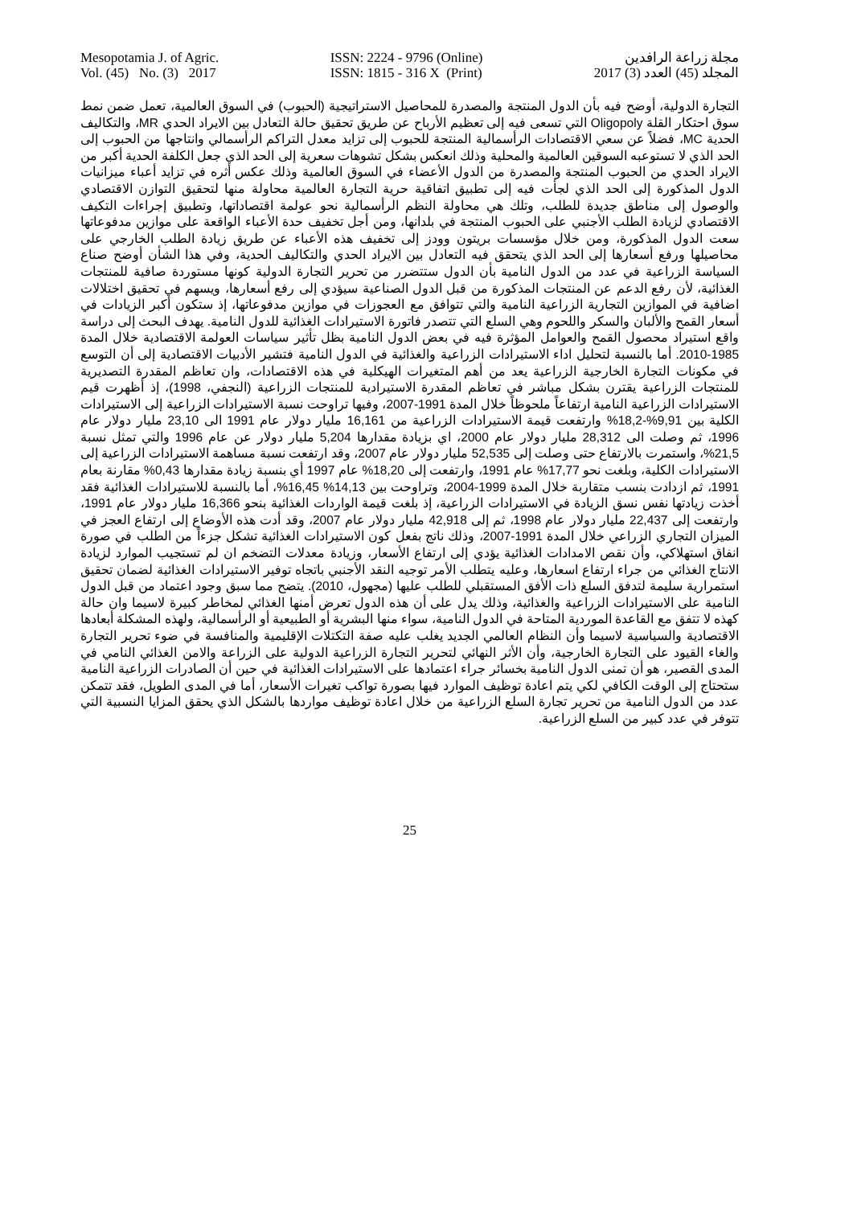Mesopotamia J. of Agric.
Vol. (45) No. (3) 2017
ISSN: 2224 - 9796 (Online)
ISSN: 1815 - 316 X (Print)
مجلة زراعة الرافدين
المجلد (45) العدد (3) 2017
التجارة الدولية، أوضح فيه بأن الدول المنتجة والمصدرة للمحاصيل الاستراتيجية (الحبوب) في السوق العالمية، تعمل ضمن نمط سوق احتكار القلة Oligopoly التي تسعى فيه إلى تعظيم الأرباح عن طريق تحقيق حالة التعادل بين الايراد الحدي MR، والتكاليف الحدية MC، فضلاً عن سعي الاقتصادات الرأسمالية المنتجة للحبوب إلى تزايد معدل التراكم الرأسمالي وانتاجها من الحبوب إلى الحد الذي لا تستوعبه السوقين العالمية والمحلية وذلك انعكس بشكل تشوهات سعرية إلى الحد الذي جعل الكلفة الحدية أكبر من الايراد الحدي من الحبوب المنتجة والمصدرة من الدول الأعضاء في السوق العالمية وذلك عكس أثره في تزايد أعباء ميزانيات الدول المذكورة إلى الحد الذي لجأت فيه إلى تطبيق اتفاقية حرية التجارة العالمية محاولة منها لتحقيق التوازن الاقتصادي والوصول إلى مناطق جديدة للطلب، وتلك هي محاولة النظم الرأسمالية نحو عولمة اقتصاداتها، وتطبيق إجراءات التكيف الاقتصادي لزيادة الطلب الأجنبي على الحبوب المنتجة في بلدانها، ومن أجل تخفيف حدة الأعباء الواقعة على موازين مدفوعاتها سعت الدول المذكورة، ومن خلال مؤسسات بريتون وودز إلى تخفيف هذه الأعباء عن طريق زيادة الطلب الخارجي على محاصيلها ورفع أسعارها إلى الحد الذي يتحقق فيه التعادل بين الايراد الحدي والتكاليف الحدية، وفي هذا الشأن أوضح صناع السياسة الزراعية في عدد من الدول النامية بأن الدول ستتضرر من تحرير التجارة الدولية كونها مستوردة صافية للمنتجات الغذائية، لأن رفع الدعم عن المنتجات المذكورة من قبل الدول الصناعية سيؤدي إلى رفع أسعارها، ويسهم في تحقيق اختلالات اضافية في الموازين التجارية الزراعية النامية والتي تتوافق مع العجوزات في موازين مدفوعاتها، إذ ستكون أكبر الزيادات في أسعار القمح والألبان والسكر واللحوم وهي السلع التي تتصدر فاتورة الاستيرادات الغذائية للدول النامية. يهدف البحث إلى دراسة واقع استيراد محصول القمح والعوامل المؤثرة فيه في بعض الدول النامية بظل تأثير سياسات العولمة الاقتصادية خلال المدة 1985-2010. أما بالنسبة لتحليل اداء الاستيرادات الزراعية والغذائية في الدول النامية فتشير الأدبيات الاقتصادية إلى أن التوسع في مكونات التجارة الخارجية الزراعية يعد من أهم المتغيرات الهيكلية في هذه الاقتصادات، وان تعاظم المقدرة التصديرية للمنتجات الزراعية يقترن بشكل مباشر في تعاظم المقدرة الاستيرادية للمنتجات الزراعية (النجفي، 1998)، إذ أظهرت قيم الاستيرادات الزراعية النامية ارتفاعاً ملحوظاً خلال المدة 1991-2007، وفيها تراوحت نسبة الاستيرادات الزراعية إلى الاستيرادات الكلية بين 9,91%-18,2% وارتفعت قيمة الاستيرادات الزراعية من 16,161 مليار دولار عام 1991 الى 23,10 مليار دولار عام 1996، ثم وصلت الى 28,312 مليار دولار عام 2000، اي بزيادة مقدارها 5,204 مليار دولار عن عام 1996 والتي تمثل نسبة 21,5%، واستمرت بالارتفاع حتى وصلت إلى 52,535 مليار دولار عام 2007، وقد ارتفعت نسبة مساهمة الاستيرادات الزراعية إلى الاستيرادات الكلية، وبلغت نحو 17,77% عام 1991، وارتفعت إلى 18,20% عام 1997 أي بنسبة زيادة مقدارها 0,43% مقارنة بعام 1991، ثم ازدادت بنسب متقاربة خلال المدة 1999-2004، وتراوحت بين 14,13% 16,45%، أما بالنسبة للاستيرادات الغذائية فقد أخذت زيادتها نفس نسق الزيادة في الاستيرادات الزراعية، إذ بلغت قيمة الواردات الغذائية بنحو 16,366 مليار دولار عام 1991، وارتفعت إلى 22,437 مليار دولار عام 1998، ثم إلى 42,918 مليار دولار عام 2007، وقد أدت هذه الأوضاع إلى ارتفاع العجز في الميزان التجاري الزراعي خلال المدة 1991-2007، وذلك ناتج بفعل كون الاستيرادات الغذائية تشكل جزءاً من الطلب في صورة انفاق استهلاكي، وأن نقص الامدادات الغذائية يؤدي إلى ارتفاع الأسعار، وزيادة معدلات التضخم ان لم تستجيب الموارد لزيادة الانتاج الغذائي من جراء ارتفاع اسعارها، وعليه يتطلب الأمر توجيه النقد الأجنبي باتجاه توفير الاستيرادات الغذائية لضمان تحقيق استمرارية سليمة لتدفق السلع ذات الأفق المستقبلي للطلب عليها (مجهول، 2010). يتضح مما سبق وجود اعتماد من قبل الدول النامية على الاستيرادات الزراعية والغذائية، وذلك يدل على أن هذه الدول تعرض أمنها الغذائي لمخاطر كبيرة لاسيما وان حالة كهذه لا تتفق مع القاعدة الموردية المتاحة في الدول النامية، سواء منها البشرية أو الطبيعية أو الرأسمالية، ولهذه المشكلة أبعادها الاقتصادية والسياسية لاسيما وأن النظام العالمي الجديد يغلب عليه صفة التكتلات الإقليمية والمنافسة في ضوء تحرير التجارة والغاء القيود على التجارة الخارجية، وأن الأثر النهائي لتحرير التجارة الزراعية الدولية على الزراعة والامن الغذائي النامي في المدى القصير، هو أن تمنى الدول النامية بخسائر جراء اعتمادها على الاستيرادات الغذائية في حين أن الصادرات الزراعية النامية ستحتاج إلى الوقت الكافي لكي يتم اعادة توظيف الموارد فيها بصورة تواكب تغيرات الأسعار، أما في المدى الطويل، فقد تتمكن عدد من الدول النامية من تحرير تجارة السلع الزراعية من خلال اعادة توظيف مواردها بالشكل الذي يحقق المزايا النسبية التي تتوفر في عدد كبير من السلع الزراعية.
25